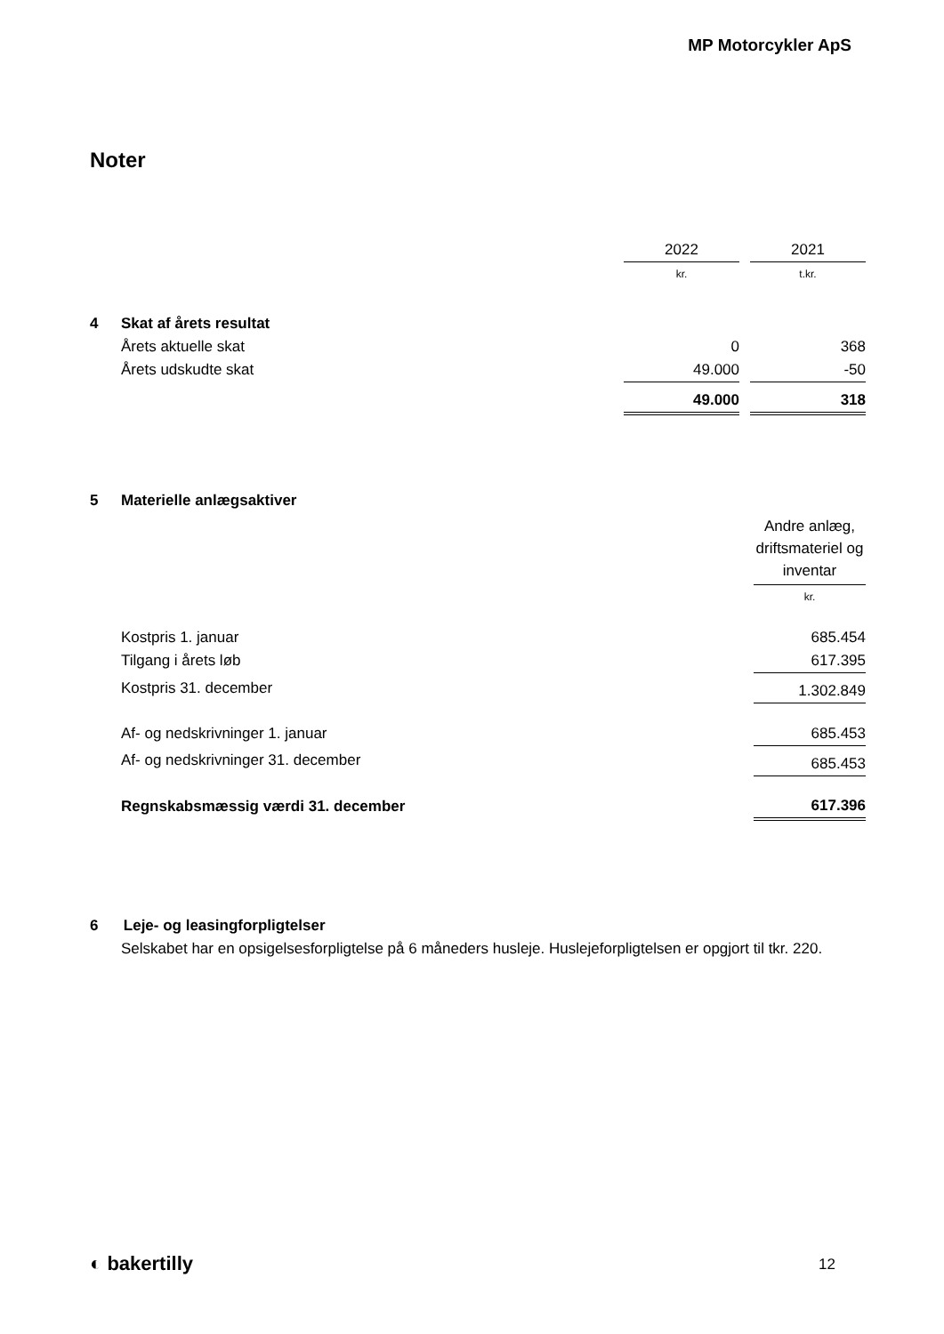MP Motorcykler ApS
Noter
| | | 2022 | | 2021 |
| | | kr. | | t.kr. |
| 4 | Skat af årets resultat | | | |
| | Årets aktuelle skat | 0 | | 368 |
| | Årets udskudte skat | 49.000 | | -50 |
| | | 49.000 | | 318 |
| 5 | Materielle anlægsaktiver | |
| | | Andre anlæg, driftsmateriel og inventar |
| | | kr. |
| | Kostpris 1. januar | 685.454 |
| | Tilgang i årets løb | 617.395 |
| | Kostpris 31. december | 1.302.849 |
| | Af- og nedskrivninger 1. januar | 685.453 |
| | Af- og nedskrivninger 31. december | 685.453 |
| | Regnskabsmæssig værdi 31. december | 617.396 |
6 Leje- og leasingforpligtelser
Selskabet har en opsigelsesforpligtelse på 6 måneders husleje. Huslejeforpligtelsen er opgjort til tkr. 220.
◐ bakertilly 12